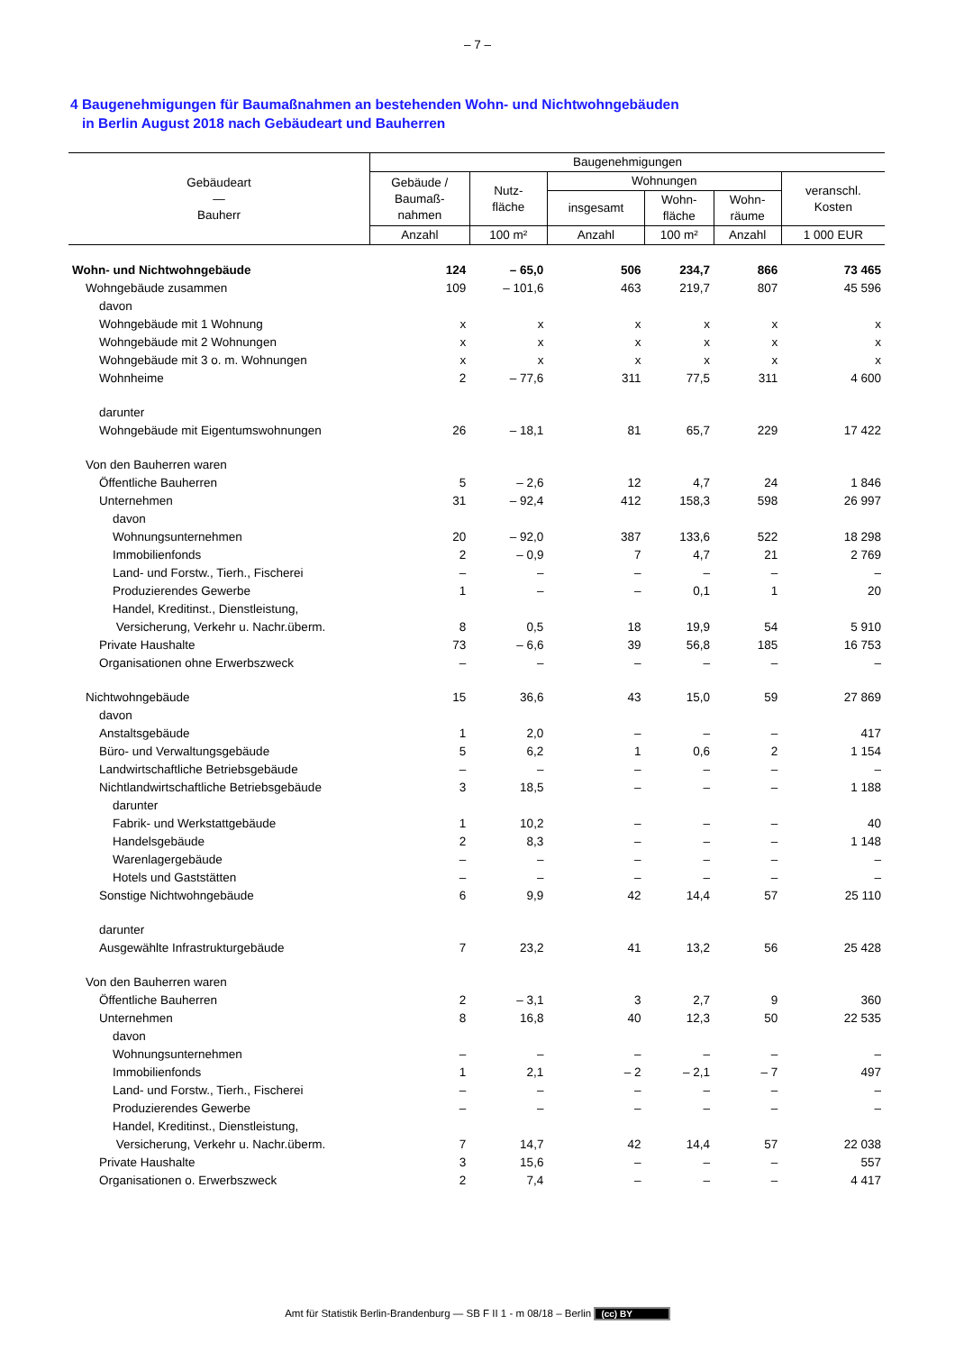– 7 –
4 Baugenehmigungen für Baumaßnahmen an bestehenden Wohn- und Nichtwohngebäuden
in Berlin August 2018 nach Gebäudeart und Bauherren
| Gebäudeart — Bauherr | Baugenehmigungen | | | | | |
| --- | --- | --- | --- | --- | --- | --- |
| | Gebäude / Baumaß- nahmen | Nutz- fläche | Wohnungen | | | veranschl. Kosten |
| | | | insgesamt | Wohn- fläche | Wohn- räume | |
| | Anzahl | 100 m² | Anzahl | 100 m² | Anzahl | 1 000 EUR |
| Wohn- und Nichtwohngebäude | 124 | – 65,0 | 506 | 234,7 | 866 | 73 465 |
| Wohngebäude zusammen | 109 | – 101,6 | 463 | 219,7 | 807 | 45 596 |
| davon | | | | | | |
| Wohngebäude mit 1 Wohnung | x | x | x | x | x | x |
| Wohngebäude mit 2 Wohnungen | x | x | x | x | x | x |
| Wohngebäude mit 3 o. m. Wohnungen | x | x | x | x | x | x |
| Wohnheime | 2 | – 77,6 | 311 | 77,5 | 311 | 4 600 |
| darunter | | | | | | |
| Wohngebäude mit Eigentumswohnungen | 26 | – 18,1 | 81 | 65,7 | 229 | 17 422 |
| Von den Bauherren waren | | | | | | |
| Öffentliche Bauherren | 5 | – 2,6 | 12 | 4,7 | 24 | 1 846 |
| Unternehmen | 31 | – 92,4 | 412 | 158,3 | 598 | 26 997 |
| davon | | | | | | |
| Wohnungsunternehmen | 20 | – 92,0 | 387 | 133,6 | 522 | 18 298 |
| Immobilienfonds | 2 | – 0,9 | 7 | 4,7 | 21 | 2 769 |
| Land- und Forstw., Tierh., Fischerei | – | – | – | – | – | – |
| Produzierendes Gewerbe | 1 | – | – | 0,1 | 1 | 20 |
| Handel, Kreditinst., Dienstleistung, Versicherung, Verkehr u. Nachr.überm. | 8 | 0,5 | 18 | 19,9 | 54 | 5 910 |
| Private Haushalte | 73 | – 6,6 | 39 | 56,8 | 185 | 16 753 |
| Organisationen ohne Erwerbszweck | – | – | – | – | – | – |
| Nichtwohngebäude | 15 | 36,6 | 43 | 15,0 | 59 | 27 869 |
| davon | | | | | | |
| Anstaltsgebäude | 1 | 2,0 | – | – | – | 417 |
| Büro- und Verwaltungsgebäude | 5 | 6,2 | 1 | 0,6 | 2 | 1 154 |
| Landwirtschaftliche Betriebsgebäude | – | – | – | – | – | – |
| Nichtlandwirtschaftliche Betriebsgebäude | 3 | 18,5 | – | – | – | 1 188 |
| darunter | | | | | | |
| Fabrik- und Werkstattgebäude | 1 | 10,2 | – | – | – | 40 |
| Handelsgebäude | 2 | 8,3 | – | – | – | 1 148 |
| Warenlagergebäude | – | – | – | – | – | – |
| Hotels und Gaststätten | – | – | – | – | – | – |
| Sonstige Nichtwohngebäude | 6 | 9,9 | 42 | 14,4 | 57 | 25 110 |
| darunter | | | | | | |
| Ausgewählte Infrastrukturgebäude | 7 | 23,2 | 41 | 13,2 | 56 | 25 428 |
| Von den Bauherren waren | | | | | | |
| Öffentliche Bauherren | 2 | – 3,1 | 3 | 2,7 | 9 | 360 |
| Unternehmen | 8 | 16,8 | 40 | 12,3 | 50 | 22 535 |
| davon | | | | | | |
| Wohnungsunternehmen | – | – | – | – | – | – |
| Immobilienfonds | 1 | 2,1 | – 2 | – 2,1 | – 7 | 497 |
| Land- und Forstw., Tierh., Fischerei | – | – | – | – | – | – |
| Produzierendes Gewerbe | – | – | – | – | – | – |
| Handel, Kreditinst., Dienstleistung, Versicherung, Verkehr u. Nachr.überm. | 7 | 14,7 | 42 | 14,4 | 57 | 22 038 |
| Private Haushalte | 3 | 15,6 | – | – | – | 557 |
| Organisationen o. Erwerbszweck | 2 | 7,4 | – | – | – | 4 417 |
Amt für Statistik Berlin-Brandenburg — SB F II 1 - m 08/18 – Berlin (cc) BY